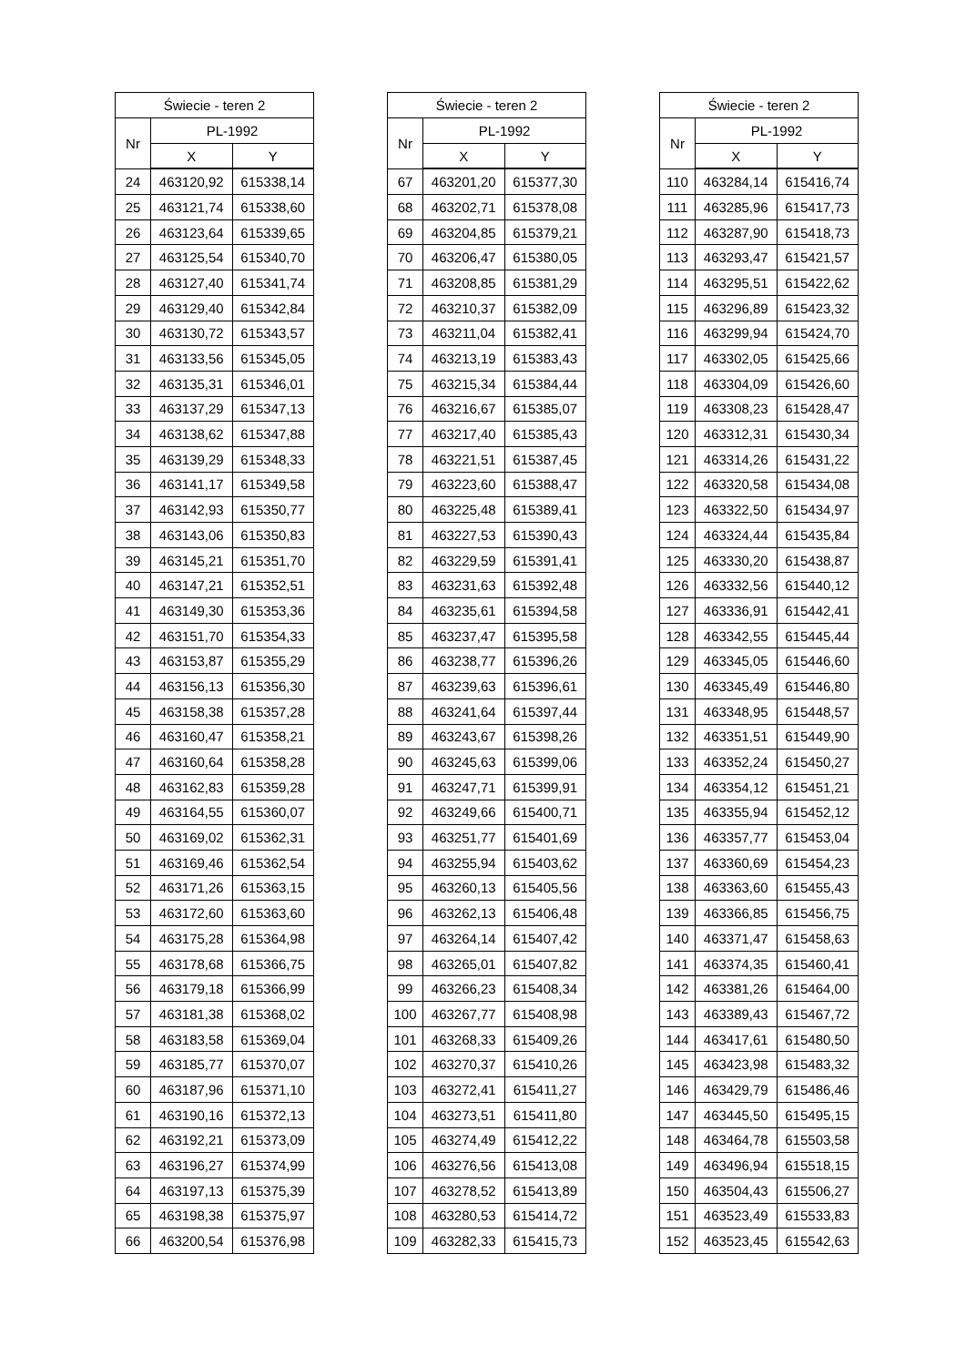| Świecie - teren 2 | | |
| --- | --- | --- |
| Nr | PL-1992 | |
| | X | Y |
| 24 | 463120,92 | 615338,14 |
| 25 | 463121,74 | 615338,60 |
| 26 | 463123,64 | 615339,65 |
| 27 | 463125,54 | 615340,70 |
| 28 | 463127,40 | 615341,74 |
| 29 | 463129,40 | 615342,84 |
| 30 | 463130,72 | 615343,57 |
| 31 | 463133,56 | 615345,05 |
| 32 | 463135,31 | 615346,01 |
| 33 | 463137,29 | 615347,13 |
| 34 | 463138,62 | 615347,88 |
| 35 | 463139,29 | 615348,33 |
| 36 | 463141,17 | 615349,58 |
| 37 | 463142,93 | 615350,77 |
| 38 | 463143,06 | 615350,83 |
| 39 | 463145,21 | 615351,70 |
| 40 | 463147,21 | 615352,51 |
| 41 | 463149,30 | 615353,36 |
| 42 | 463151,70 | 615354,33 |
| 43 | 463153,87 | 615355,29 |
| 44 | 463156,13 | 615356,30 |
| 45 | 463158,38 | 615357,28 |
| 46 | 463160,47 | 615358,21 |
| 47 | 463160,64 | 615358,28 |
| 48 | 463162,83 | 615359,28 |
| 49 | 463164,55 | 615360,07 |
| 50 | 463169,02 | 615362,31 |
| 51 | 463169,46 | 615362,54 |
| 52 | 463171,26 | 615363,15 |
| 53 | 463172,60 | 615363,60 |
| 54 | 463175,28 | 615364,98 |
| 55 | 463178,68 | 615366,75 |
| 56 | 463179,18 | 615366,99 |
| 57 | 463181,38 | 615368,02 |
| 58 | 463183,58 | 615369,04 |
| 59 | 463185,77 | 615370,07 |
| 60 | 463187,96 | 615371,10 |
| 61 | 463190,16 | 615372,13 |
| 62 | 463192,21 | 615373,09 |
| 63 | 463196,27 | 615374,99 |
| 64 | 463197,13 | 615375,39 |
| 65 | 463198,38 | 615375,97 |
| 66 | 463200,54 | 615376,98 |
| Świecie - teren 2 | | |
| --- | --- | --- |
| Nr | PL-1992 | |
| | X | Y |
| 67 | 463201,20 | 615377,30 |
| 68 | 463202,71 | 615378,08 |
| 69 | 463204,85 | 615379,21 |
| 70 | 463206,47 | 615380,05 |
| 71 | 463208,85 | 615381,29 |
| 72 | 463210,37 | 615382,09 |
| 73 | 463211,04 | 615382,41 |
| 74 | 463213,19 | 615383,43 |
| 75 | 463215,34 | 615384,44 |
| 76 | 463216,67 | 615385,07 |
| 77 | 463217,40 | 615385,43 |
| 78 | 463221,51 | 615387,45 |
| 79 | 463223,60 | 615388,47 |
| 80 | 463225,48 | 615389,41 |
| 81 | 463227,53 | 615390,43 |
| 82 | 463229,59 | 615391,41 |
| 83 | 463231,63 | 615392,48 |
| 84 | 463235,61 | 615394,58 |
| 85 | 463237,47 | 615395,58 |
| 86 | 463238,77 | 615396,26 |
| 87 | 463239,63 | 615396,61 |
| 88 | 463241,64 | 615397,44 |
| 89 | 463243,67 | 615398,26 |
| 90 | 463245,63 | 615399,06 |
| 91 | 463247,71 | 615399,91 |
| 92 | 463249,66 | 615400,71 |
| 93 | 463251,77 | 615401,69 |
| 94 | 463255,94 | 615403,62 |
| 95 | 463260,13 | 615405,56 |
| 96 | 463262,13 | 615406,48 |
| 97 | 463264,14 | 615407,42 |
| 98 | 463265,01 | 615407,82 |
| 99 | 463266,23 | 615408,34 |
| 100 | 463267,77 | 615408,98 |
| 101 | 463268,33 | 615409,26 |
| 102 | 463270,37 | 615410,26 |
| 103 | 463272,41 | 615411,27 |
| 104 | 463273,51 | 615411,80 |
| 105 | 463274,49 | 615412,22 |
| 106 | 463276,56 | 615413,08 |
| 107 | 463278,52 | 615413,89 |
| 108 | 463280,53 | 615414,72 |
| 109 | 463282,33 | 615415,73 |
| Świecie - teren 2 | | |
| --- | --- | --- |
| Nr | PL-1992 | |
| | X | Y |
| 110 | 463284,14 | 615416,74 |
| 111 | 463285,96 | 615417,73 |
| 112 | 463287,90 | 615418,73 |
| 113 | 463293,47 | 615421,57 |
| 114 | 463295,51 | 615422,62 |
| 115 | 463296,89 | 615423,32 |
| 116 | 463299,94 | 615424,70 |
| 117 | 463302,05 | 615425,66 |
| 118 | 463304,09 | 615426,60 |
| 119 | 463308,23 | 615428,47 |
| 120 | 463312,31 | 615430,34 |
| 121 | 463314,26 | 615431,22 |
| 122 | 463320,58 | 615434,08 |
| 123 | 463322,50 | 615434,97 |
| 124 | 463324,44 | 615435,84 |
| 125 | 463330,20 | 615438,87 |
| 126 | 463332,56 | 615440,12 |
| 127 | 463336,91 | 615442,41 |
| 128 | 463342,55 | 615445,44 |
| 129 | 463345,05 | 615446,60 |
| 130 | 463345,49 | 615446,80 |
| 131 | 463348,95 | 615448,57 |
| 132 | 463351,51 | 615449,90 |
| 133 | 463352,24 | 615450,27 |
| 134 | 463354,12 | 615451,21 |
| 135 | 463355,94 | 615452,12 |
| 136 | 463357,77 | 615453,04 |
| 137 | 463360,69 | 615454,23 |
| 138 | 463363,60 | 615455,43 |
| 139 | 463366,85 | 615456,75 |
| 140 | 463371,47 | 615458,63 |
| 141 | 463374,35 | 615460,41 |
| 142 | 463381,26 | 615464,00 |
| 143 | 463389,43 | 615467,72 |
| 144 | 463417,61 | 615480,50 |
| 145 | 463423,98 | 615483,32 |
| 146 | 463429,79 | 615486,46 |
| 147 | 463445,50 | 615495,15 |
| 148 | 463464,78 | 615503,58 |
| 149 | 463496,94 | 615518,15 |
| 150 | 463504,43 | 615506,27 |
| 151 | 463523,49 | 615533,83 |
| 152 | 463523,45 | 615542,63 |